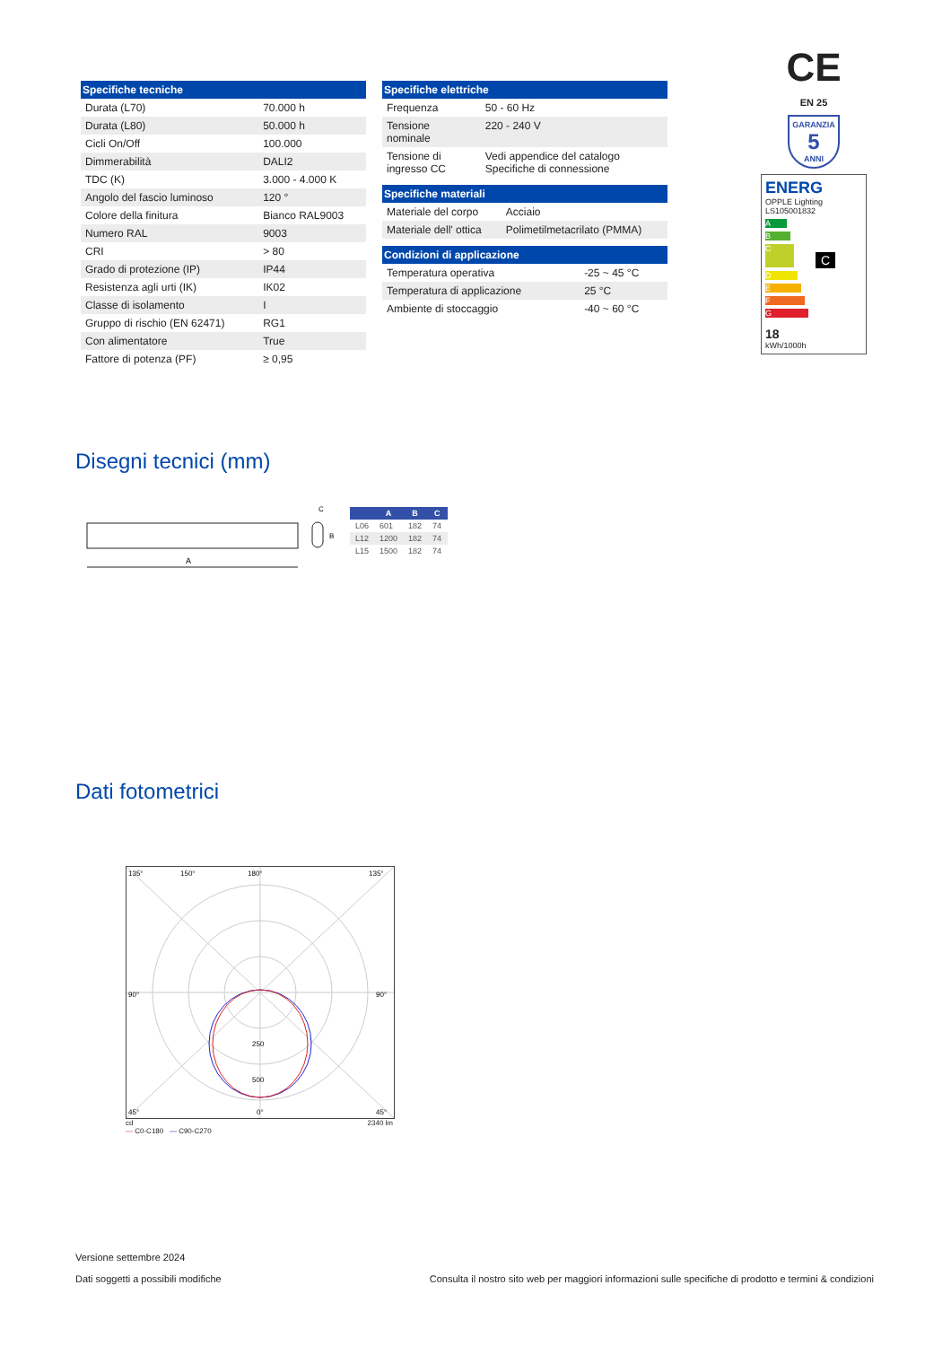| Specifiche tecniche | |
| --- | --- |
| Durata (L70) | 70.000 h |
| Durata (L80) | 50.000 h |
| Cicli On/Off | 100.000 |
| Dimmerabilità | DALI2 |
| TDC (K) | 3.000 - 4.000 K |
| Angolo del fascio luminoso | 120 ° |
| Colore della finitura | Bianco RAL9003 |
| Numero RAL | 9003 |
| CRI | > 80 |
| Grado di protezione (IP) | IP44 |
| Resistenza agli urti (IK) | IK02 |
| Classe di isolamento | I |
| Gruppo di rischio (EN 62471) | RG1 |
| Con alimentatore | True |
| Fattore di potenza (PF) | ≥ 0,95 |
| Specifiche elettriche | |
| --- | --- |
| Frequenza | 50 - 60 Hz |
| Tensione nominale | 220 - 240 V |
| Tensione di ingresso CC | Vedi appendice del catalogo Specifiche di connessione |
| Specifiche materiali | |
| --- | --- |
| Materiale del corpo | Acciaio |
| Materiale dell' ottica | Polimetilmetacrilato (PMMA) |
| Condizioni di applicazione | |
| --- | --- |
| Temperatura operativa | -25 ~ 45 °C |
| Temperatura di applicazione | 25 °C |
| Ambiente di stoccaggio | -40 ~ 60 °C |
CE
EN 25
GARANZIA
5
ANNI
ENERG
OPPLE Lighting
LS105001832
A
B
C C
D
E
F
G
18
kWh/1000h
Disegni tecnici (mm)
A
C
B
| | A | B | C |
| --- | --- | --- | --- |
| L06 | 601 | 182 | 74 |
| L12 | 1200 | 182 | 74 |
| L15 | 1500 | 182 | 74 |
Dati fotometrici
135°
150°
180°
135°
90°
90°
250
500
45°
0°
45°
cd 2340 lm
— C0-C180 — C90-C270
Versione settembre 2024
Dati soggetti a possibili modifiche
Consulta il nostro sito web per maggiori informazioni sulle specifiche di prodotto e termini & condizioni